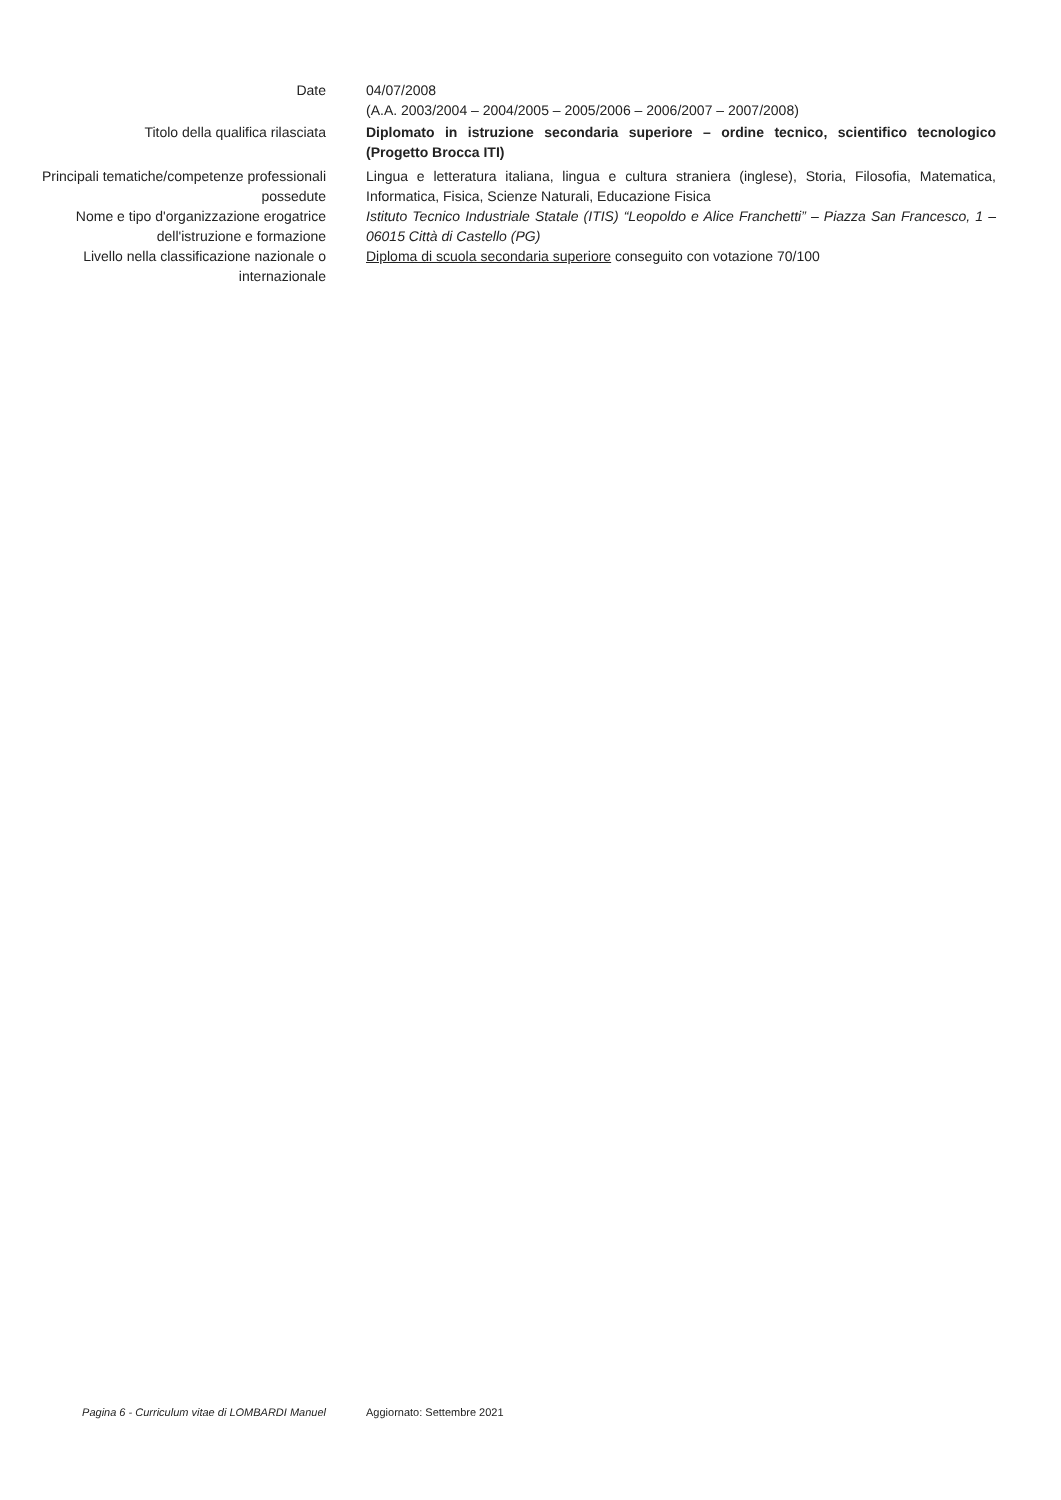Date 04/07/2008
(A.A. 2003/2004 – 2004/2005 – 2005/2006 – 2006/2007 – 2007/2008)
Titolo della qualifica rilasciata Diplomato in istruzione secondaria superiore – ordine tecnico, scientifico tecnologico (Progetto Brocca ITI)
Principali tematiche/competenze professionali possedute
Lingua e letteratura italiana, lingua e cultura straniera (inglese), Storia, Filosofia, Matematica, Informatica, Fisica, Scienze Naturali, Educazione Fisica
Nome e tipo d'organizzazione erogatrice dell'istruzione e formazione
Istituto Tecnico Industriale Statale (ITIS) “Leopoldo e Alice Franchetti” – Piazza San Francesco, 1 – 06015 Città di Castello (PG)
Livello nella classificazione nazionale o internazionale
Diploma di scuola secondaria superiore conseguito con votazione 70/100
Pagina 6 - Curriculum vitae di LOMBARDI Manuel Aggiornato: Settembre 2021